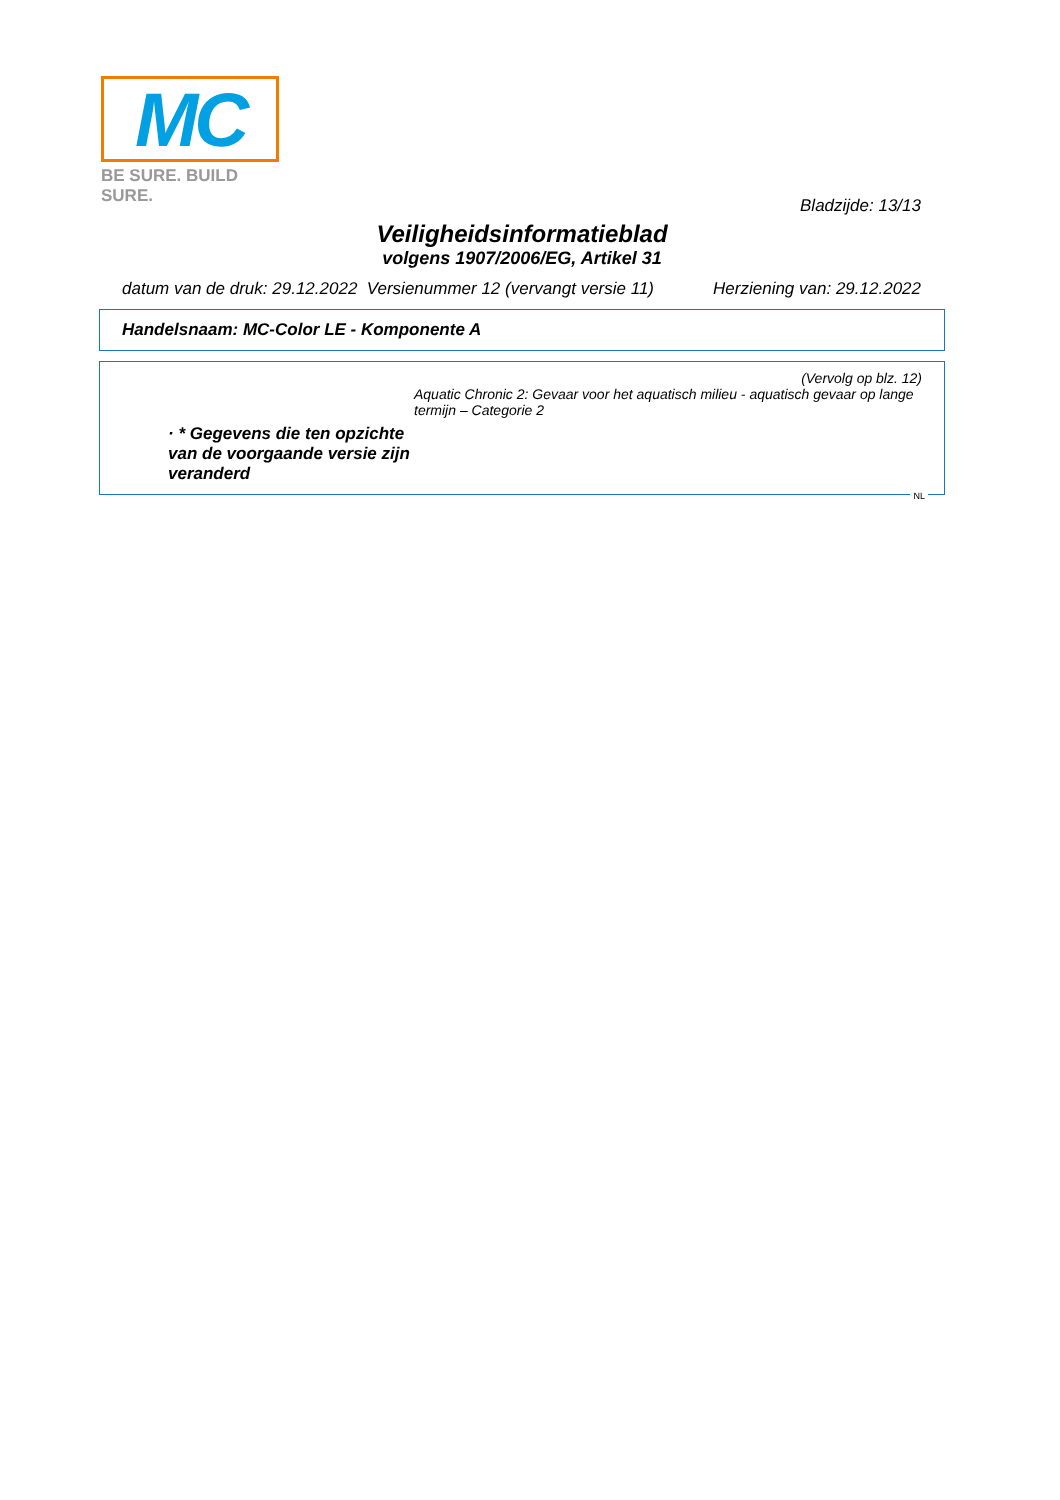MC
BE SURE. BUILD SURE.
Bladzijde: 13/13
Veiligheidsinformatieblad
volgens 1907/2006/EG, Artikel 31
datum van de druk: 29.12.2022 Versienummer 12 (vervangt versie 11) Herziening van: 29.12.2022
Handelsnaam: MC-Color LE - Komponente A
(Vervolg op blz. 12)
Aquatic Chronic 2: Gevaar voor het aquatisch milieu - aquatisch gevaar op lange termijn – Categorie 2
· * Gegevens die ten opzichte van de voorgaande versie zijn veranderd
NL